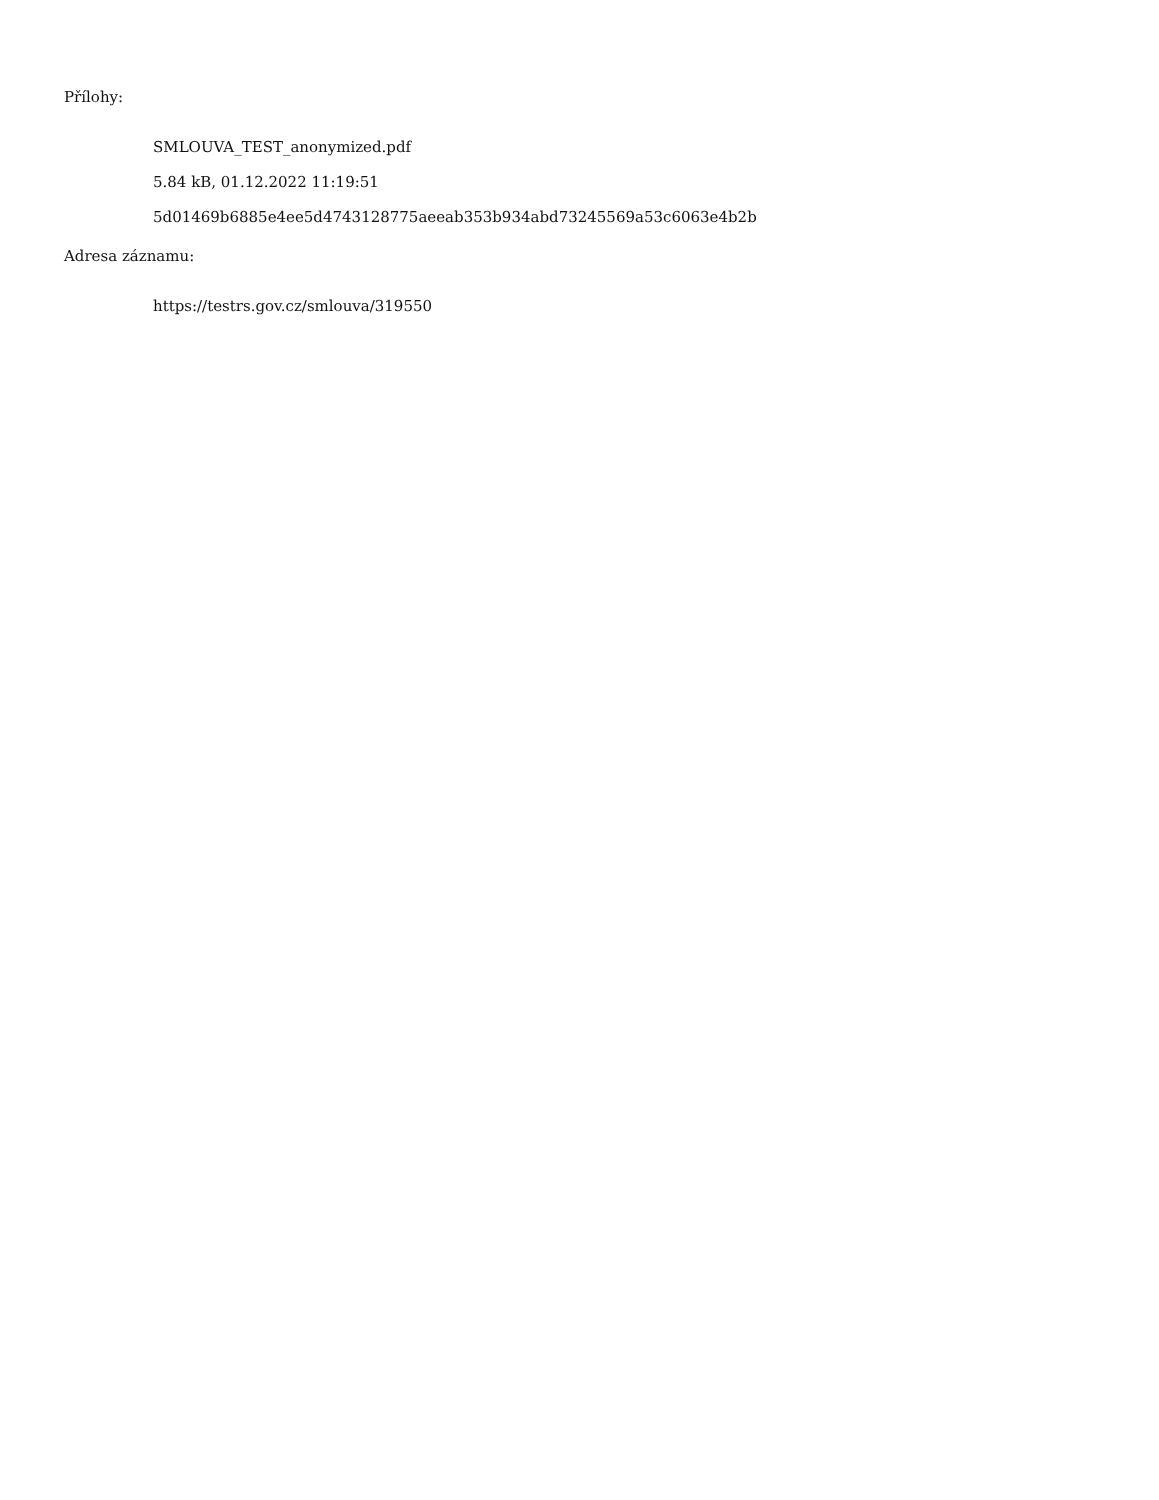Přílohy:
SMLOUVA_TEST_anonymized.pdf
5.84 kB, 01.12.2022 11:19:51
5d01469b6885e4ee5d4743128775aeeab353b934abd73245569a53c6063e4b2b
Adresa záznamu:
https://testrs.gov.cz/smlouva/319550